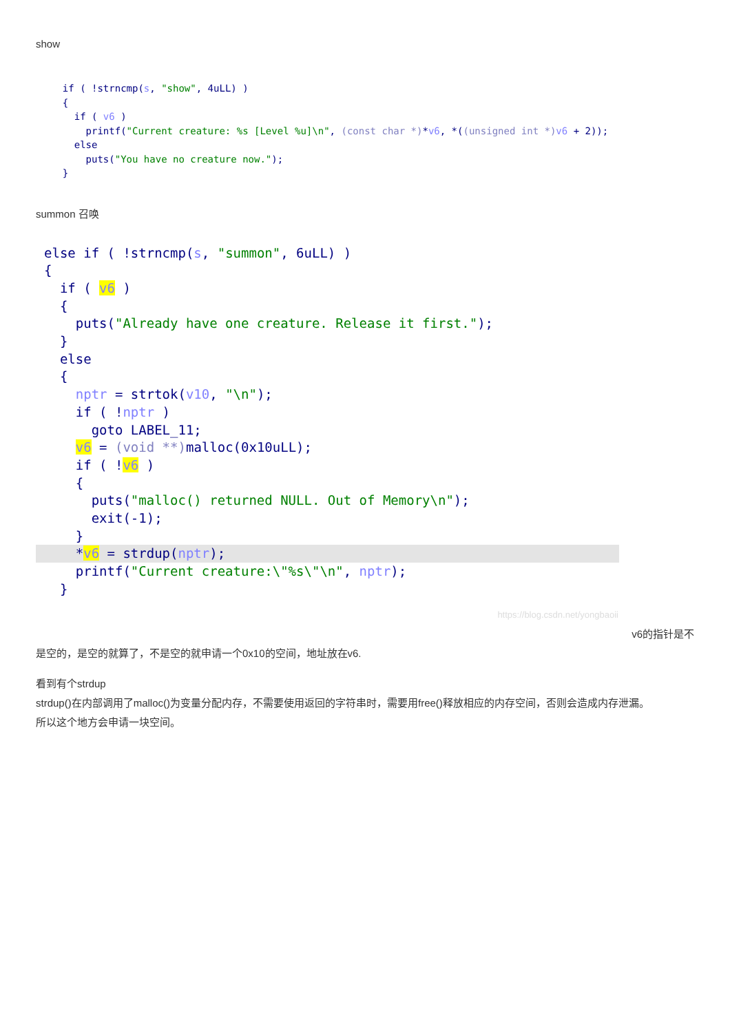show
  if ( !strncmp(s, "show", 4uLL) )
  {
    if ( v6 )
      printf("Current creature: %s [Level %u]\n", (const char *)*v6, *((unsigned int *) v6 + 2));
    else
      puts("You have no creature now.");
  }
summon 召唤
else if ( !strncmp(s, "summon", 6uLL) )
{
  if ( v6 )
  {
    puts("Already have one creature. Release it first.");
  }
  else
  {
    nptr = strtok(v10, "\n");
    if ( !nptr )
      goto LABEL_11;
    v6 = (void **) malloc(0x10uLL);
    if ( !v6 )
    {
      puts("malloc() returned NULL. Out of Memory\n");
      exit(-1);
    }
    *v6 = strdup(nptr);    printf("Current creature:\"%s\"\n", nptr);
  }
https://blog.csdn.net/yongbaoii
v6的指针是不
是空的，是空的就算了，不是空的就申请一个0x10的空间，地址放在v6.
看到有个strdup
strdup()在内部调用了malloc()为变量分配内存，不需要使用返回的字符串时，需要用free()释放相应的内存空间，否则会造成内存泄漏。
所以这个地方会申请一块空间。